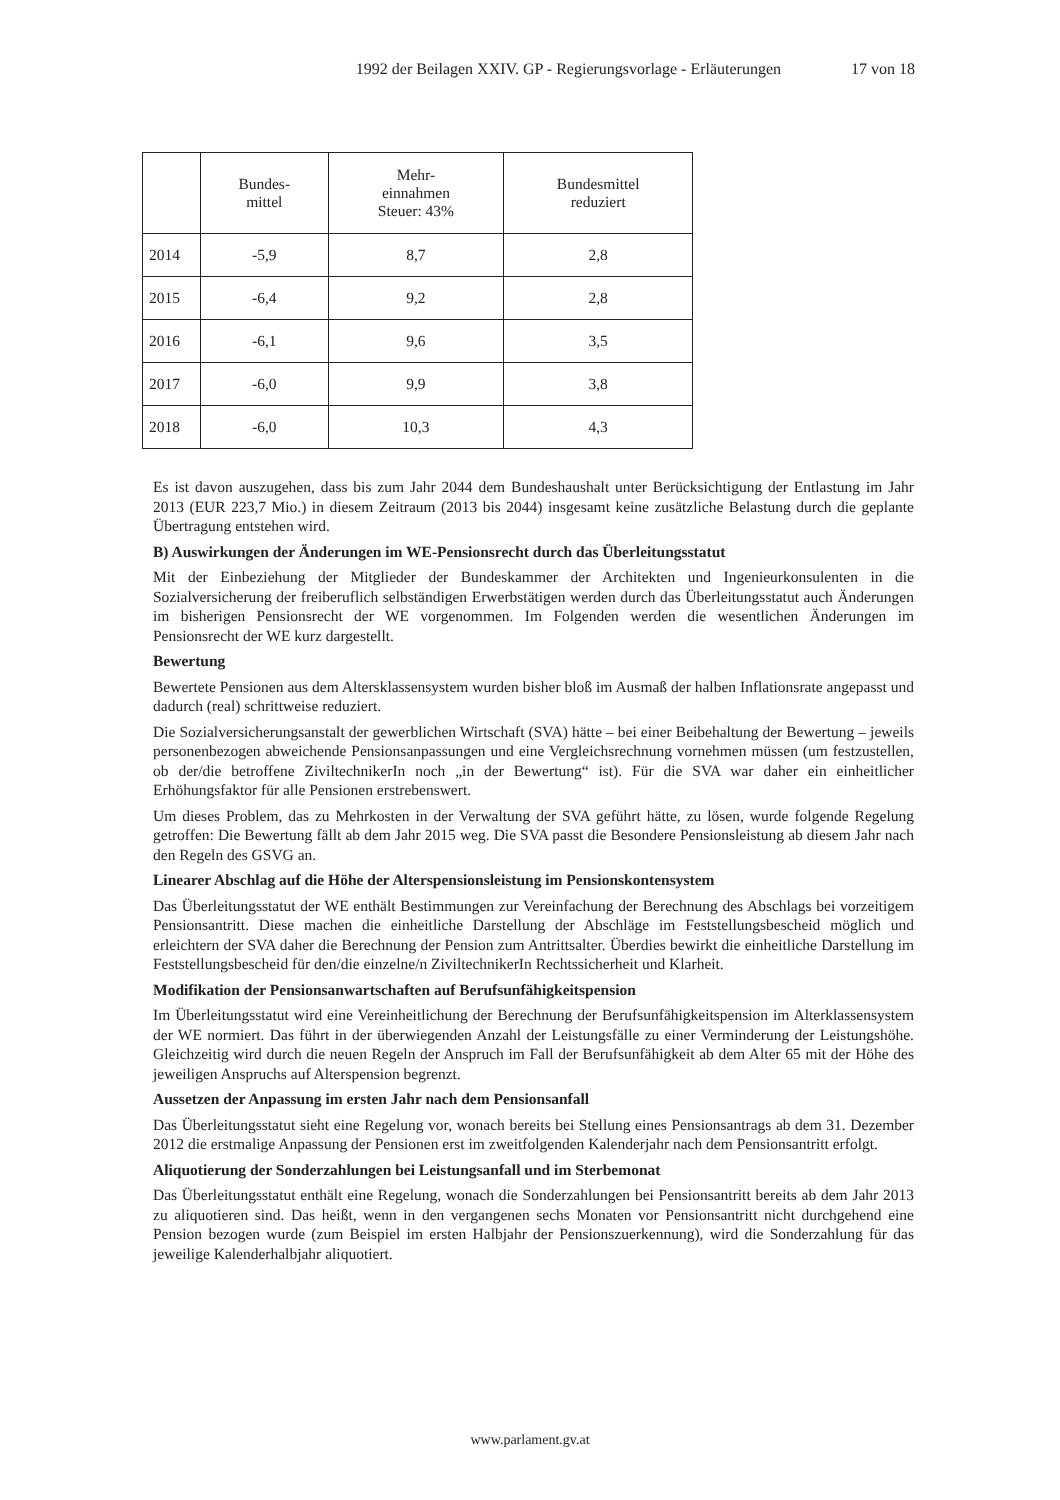1992 der Beilagen XXIV. GP - Regierungsvorlage - Erläuterungen 17 von 18
| | Bundes- mittel | Mehr- einnahmen Steuer: 43% | Bundesmittel reduziert |
| --- | --- | --- | --- |
| 2014 | -5,9 | 8,7 | 2,8 |
| 2015 | -6,4 | 9,2 | 2,8 |
| 2016 | -6,1 | 9,6 | 3,5 |
| 2017 | -6,0 | 9,9 | 3,8 |
| 2018 | -6,0 | 10,3 | 4,3 |
Es ist davon auszugehen, dass bis zum Jahr 2044 dem Bundeshaushalt unter Berücksichtigung der Entlastung im Jahr 2013 (EUR 223,7 Mio.) in diesem Zeitraum (2013 bis 2044) insgesamt keine zusätzliche Belastung durch die geplante Übertragung entstehen wird.
B) Auswirkungen der Änderungen im WE-Pensionsrecht durch das Überleitungsstatut
Mit der Einbeziehung der Mitglieder der Bundeskammer der Architekten und Ingenieurkonsulenten in die Sozialversicherung der freiberuflich selbständigen Erwerbstätigen werden durch das Überleitungsstatut auch Änderungen im bisherigen Pensionsrecht der WE vorgenommen. Im Folgenden werden die wesentlichen Änderungen im Pensionsrecht der WE kurz dargestellt.
Bewertung
Bewertete Pensionen aus dem Altersklassensystem wurden bisher bloß im Ausmaß der halben Inflationsrate angepasst und dadurch (real) schrittweise reduziert.
Die Sozialversicherungsanstalt der gewerblichen Wirtschaft (SVA) hätte – bei einer Beibehaltung der Bewertung – jeweils personenbezogen abweichende Pensionsanpassungen und eine Vergleichsrechnung vornehmen müssen (um festzustellen, ob der/die betroffene ZiviltechnikerIn noch „in der Bewertung“ ist). Für die SVA war daher ein einheitlicher Erhöhungsfaktor für alle Pensionen erstrebenswert.
Um dieses Problem, das zu Mehrkosten in der Verwaltung der SVA geführt hätte, zu lösen, wurde folgende Regelung getroffen: Die Bewertung fällt ab dem Jahr 2015 weg. Die SVA passt die Besondere Pensionsleistung ab diesem Jahr nach den Regeln des GSVG an.
Linearer Abschlag auf die Höhe der Alterspensionsleistung im Pensionskontensystem
Das Überleitungsstatut der WE enthält Bestimmungen zur Vereinfachung der Berechnung des Abschlags bei vorzeitigem Pensionsantritt. Diese machen die einheitliche Darstellung der Abschläge im Feststellungsbescheid möglich und erleichtern der SVA daher die Berechnung der Pension zum Antrittsalter. Überdies bewirkt die einheitliche Darstellung im Feststellungsbescheid für den/die einzelne/n ZiviltechnikerIn Rechtssicherheit und Klarheit.
Modifikation der Pensionsanwartschaften auf Berufsunfähigkeitspension
Im Überleitungsstatut wird eine Vereinheitlichung der Berechnung der Berufsunfähigkeitspension im Alterklassensystem der WE normiert. Das führt in der überwiegenden Anzahl der Leistungsfälle zu einer Verminderung der Leistungshöhe. Gleichzeitig wird durch die neuen Regeln der Anspruch im Fall der Berufsunfähigkeit ab dem Alter 65 mit der Höhe des jeweiligen Anspruchs auf Alterspension begrenzt.
Aussetzen der Anpassung im ersten Jahr nach dem Pensionsanfall
Das Überleitungsstatut sieht eine Regelung vor, wonach bereits bei Stellung eines Pensionsantrags ab dem 31. Dezember 2012 die erstmalige Anpassung der Pensionen erst im zweitfolgenden Kalenderjahr nach dem Pensionsantritt erfolgt.
Aliquotierung der Sonderzahlungen bei Leistungsanfall und im Sterbemonat
Das Überleitungsstatut enthält eine Regelung, wonach die Sonderzahlungen bei Pensionsantritt bereits ab dem Jahr 2013 zu aliquotieren sind. Das heißt, wenn in den vergangenen sechs Monaten vor Pensionsantritt nicht durchgehend eine Pension bezogen wurde (zum Beispiel im ersten Halbjahr der Pensionszuerkennung), wird die Sonderzahlung für das jeweilige Kalenderhalbjahr aliquotiert.
www.parlament.gv.at